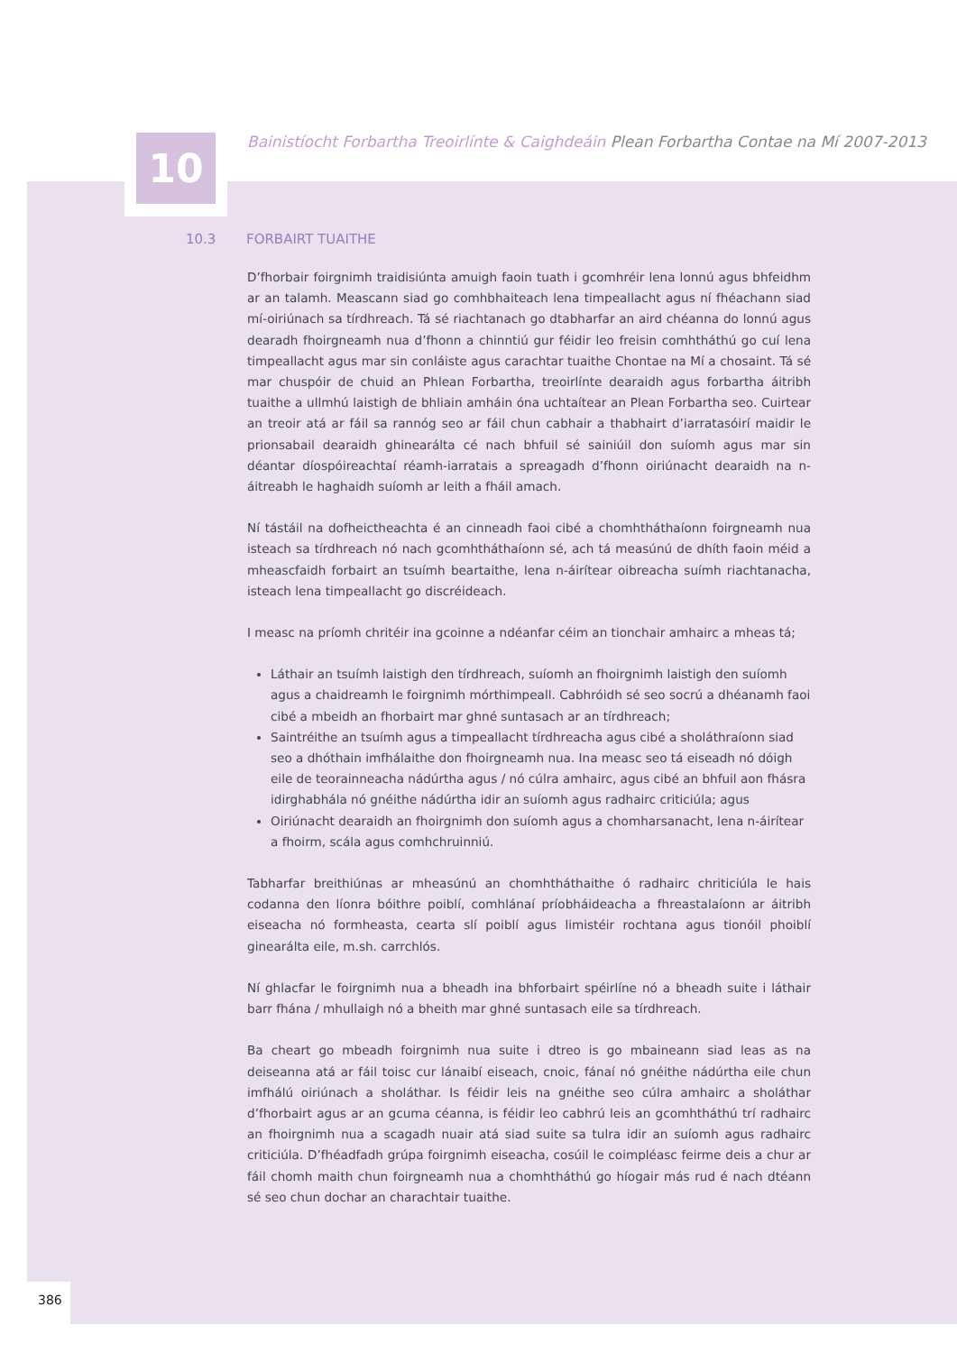10
Bainistíocht Forbartha Treoirlínte & Caighdeáin Plean Forbartha Contae na Mí 2007-2013
10.3 FORBAIRT TUAITHE
D’fhorbair foirgnimh traidisiúnta amuigh faoin tuath i gcomhréir lena lonnú agus bhfeidhm ar an talamh. Meascann siad go comhbhaiteach lena timpeallacht agus ní fhéachann siad mí-oiriúnach sa tírdhreach. Tá sé riachtanach go dtabharfar an aird chéanna do lonnú agus dearadh fhoirgneamh nua d’fhonn a chinntiú gur féidir leo freisin comhtháthú go cuí lena timpeallacht agus mar sin conláiste agus carachtar tuaithe Chontae na Mí a chosaint. Tá sé mar chuspóir de chuid an Phlean Forbartha, treoirlínte dearaidh agus forbartha áitribh tuaithe a ullmhú laistigh de bhliain amháin óna uchtaítear an Plean Forbartha seo. Cuirtear an treoir atá ar fáil sa rannóg seo ar fáil chun cabhair a thabhairt d’iarratasóirí maidir le prionsabail dearaidh ghinearálta cé nach bhfuil sé sainiúil don suíomh agus mar sin déantar díospóireachtaí réamh-iarratais a spreagadh d’fhonn oiriúnacht dearaidh na n-áitreabh le haghaidh suíomh ar leith a fháil amach.
Ní tástáil na dofheictheachta é an cinneadh faoi cibé a chomhtháthaíonn foirgneamh nua isteach sa tírdhreach nó nach gcomhtháthaíonn sé, ach tá measúnú de dhíth faoin méid a mheascfaidh forbairt an tsuímh beartaithe, lena n-áirítear oibreacha suímh riachtanacha, isteach lena timpeallacht go discréideach.
I measc na príomh chritéir ina gcoinne a ndéanfar céim an tionchair amhairc a mheas tá;
Láthair an tsuímh laistigh den tírdhreach, suíomh an fhoirgnimh laistigh den suíomh agus a chaidreamh le foirgnimh mórthimpeall. Cabhróidh sé seo socrú a dhéanamh faoi cibé a mbeidh an fhorbairt mar ghné suntasach ar an tírdhreach;
Saintréithe an tsuímh agus a timpeallacht tírdhreacha agus cibé a sholáthraíonn siad seo a dhóthain imfhálaithe don fhoirgneamh nua. Ina measc seo tá eiseadh nó dóigh eile de teorainneacha nádúrtha agus / nó cúlra amhairc, agus cibé an bhfuil aon fhásra idirghabhála nó gnéithe nádúrtha idir an suíomh agus radhairc criticiúla; agus
Oiriúnacht dearaidh an fhoirgnimh don suíomh agus a chomharsanacht, lena n-áirítear a fhoirm, scála agus comhchruinniú.
Tabharfar breithiúnas ar mheasúnú an chomhtháthaithe ó radhairc chriticiúla le hais codanna den líonra bóithre poiblí, comhlánaí príobháideacha a fhreastalaíonn ar áitribh eiseacha nó formheasta, cearta slí poiblí agus limistéir rochtana agus tionóil phoiblí ginearálta eile, m.sh. carrchlós.
Ní ghlacfar le foirgnimh nua a bheadh ina bhforbairt spéirlíne nó a bheadh suite i láthair barr fhána / mhullaigh nó a bheith mar ghné suntasach eile sa tírdhreach.
Ba cheart go mbeadh foirgnimh nua suite i dtreo is go mbaineann siad leas as na deiseanna atá ar fáil toisc cur lánaibí eiseach, cnoic, fánaí nó gnéithe nádúrtha eile chun imfhálú oiriúnach a sholáthar. Is féidir leis na gnéithe seo cúlra amhairc a sholáthar d’fhorbairt agus ar an gcuma céanna, is féidir leo cabhrú leis an gcomhtháthú trí radhairc an fhoirgnimh nua a scagadh nuair atá siad suite sa tulra idir an suíomh agus radhairc criticiúla. D’fhéadfadh grúpa foirgnimh eiseacha, cosúil le coimpléasc feirme deis a chur ar fáil chomh maith chun foirgneamh nua a chomhtháthú go híogair más rud é nach dtéann sé seo chun dochar an charachtair tuaithe.
386